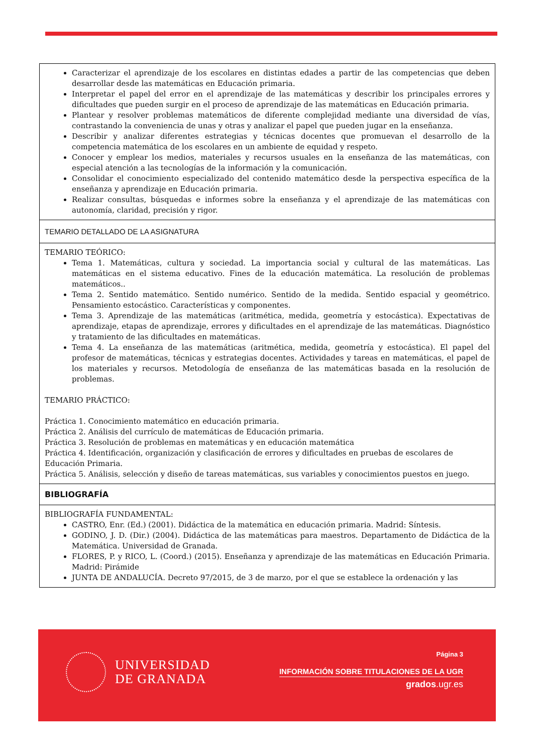| Caracterizar el aprendizaje de los escolares en distintas edades a partir de las competencias que deben desarrollar desde las matemáticas en Educación primaria. Interpretar el papel del error en el aprendizaje de las matemáticas y describir los principales errores y dificultades que pueden surgir en el proceso de aprendizaje de las matemáticas en Educación primaria. Plantear y resolver problemas matemáticos de diferente complejidad mediante una diversidad de vías, contrastando la conveniencia de unas y otras y analizar el papel que pueden jugar en la enseñanza. Describir y analizar diferentes estrategias y técnicas docentes que promuevan el desarrollo de la competencia matemática de los escolares en un ambiente de equidad y respeto. Conocer y emplear los medios, materiales y recursos usuales en la enseñanza de las matemáticas, con especial atención a las tecnologías de la información y la comunicación. Consolidar el conocimiento especializado del contenido matemático desde la perspectiva específica de la enseñanza y aprendizaje en Educación primaria. Realizar consultas, búsquedas e informes sobre la enseñanza y el aprendizaje de las matemáticas con autonomía, claridad, precisión y rigor. |
| TEMARIO DETALLADO DE LA ASIGNATURA |
| TEMARIO TEÓRICO: Tema 1. Matemáticas, cultura y sociedad. La importancia social y cultural de las matemáticas. Las matemáticas en el sistema educativo. Fines de la educación matemática. La resolución de problemas matemáticos.. Tema 2. Sentido matemático. Sentido numérico. Sentido de la medida. Sentido espacial y geométrico. Pensamiento estocástico. Características y componentes. Tema 3. Aprendizaje de las matemáticas (aritmética, medida, geometría y estocástica). Expectativas de aprendizaje, etapas de aprendizaje, errores y dificultades en el aprendizaje de las matemáticas. Diagnóstico y tratamiento de las dificultades en matemáticas. Tema 4. La enseñanza de las matemáticas (aritmética, medida, geometría y estocástica). El papel del profesor de matemáticas, técnicas y estrategias docentes. Actividades y tareas en matemáticas, el papel de los materiales y recursos. Metodología de enseñanza de las matemáticas basada en la resolución de problemas. TEMARIO PRÁCTICO: Práctica 1. Conocimiento matemático en educación primaria. Práctica 2. Análisis del currículo de matemáticas de Educación primaria. Práctica 3. Resolución de problemas en matemáticas y en educación matemática Práctica 4. Identificación, organización y clasificación de errores y dificultades en pruebas de escolares de Educación Primaria. Práctica 5. Análisis, selección y diseño de tareas matemáticas, sus variables y conocimientos puestos en juego. |
| BIBLIOGRAFÍA |
| BIBLIOGRAFÍA FUNDAMENTAL: CASTRO, Enr. (Ed.) (2001). Didáctica de la matemática en educación primaria. Madrid: Síntesis. GODINO, J. D. (Dir.) (2004). Didáctica de las matemáticas para maestros. Departamento de Didáctica de la Matemática. Universidad de Granada. FLORES, P. y RICO, L. (Coord.) (2015). Enseñanza y aprendizaje de las matemáticas en Educación Primaria. Madrid: Pirámide JUNTA DE ANDALUCÍA. Decreto 97/2015, de 3 de marzo, por el que se establece la ordenación y las |
UNIVERSIDAD
DE GRANADA
Página 3
INFORMACIÓN SOBRE TITULACIONES DE LA UGR
grados.ugr.es